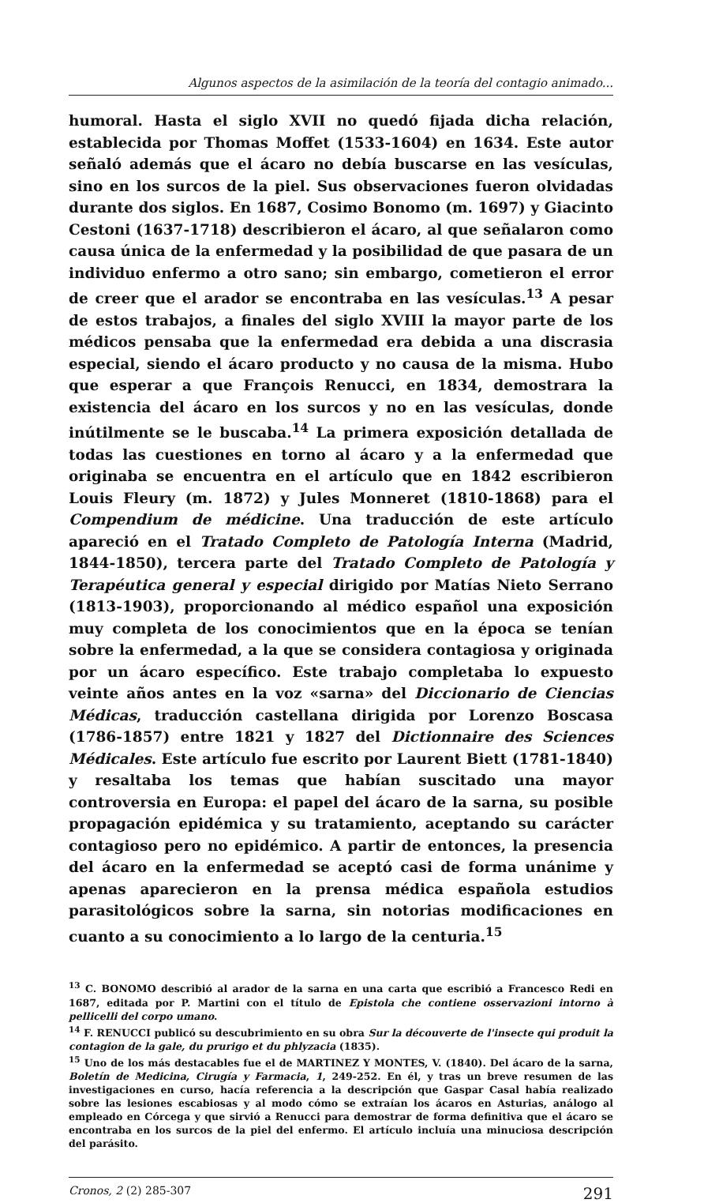Algunos aspectos de la asimilación de la teoría del contagio animado...
humoral. Hasta el siglo XVII no quedó fijada dicha relación, establecida por Thomas Moffet (1533-1604) en 1634. Este autor señaló además que el ácaro no debía buscarse en las vesículas, sino en los surcos de la piel. Sus observaciones fueron olvidadas durante dos siglos. En 1687, Cosimo Bonomo (m. 1697) y Giacinto Cestoni (1637-1718) describieron el ácaro, al que señalaron como causa única de la enfermedad y la posibilidad de que pasara de un individuo enfermo a otro sano; sin embargo, cometieron el error de creer que el arador se encontraba en las vesículas.<sup>13</sup> A pesar de estos trabajos, a finales del siglo XVIII la mayor parte de los médicos pensaba que la enfermedad era debida a una discrasia especial, siendo el ácaro producto y no causa de la misma. Hubo que esperar a que François Renucci, en 1834, demostrara la existencia del ácaro en los surcos y no en las vesículas, donde inútilmente se le buscaba.<sup>14</sup> La primera exposición detallada de todas las cuestiones en torno al ácaro y a la enfermedad que originaba se encuentra en el artículo que en 1842 escribieron Louis Fleury (m. 1872) y Jules Monneret (1810-1868) para el Compendium de médicine. Una traducción de este artículo apareció en el Tratado Completo de Patología Interna (Madrid, 1844-1850), tercera parte del Tratado Completo de Patología y Terapéutica general y especial dirigido por Matías Nieto Serrano (1813-1903), proporcionando al médico español una exposición muy completa de los conocimientos que en la época se tenían sobre la enfermedad, a la que se considera contagiosa y originada por un ácaro específico. Este trabajo completaba lo expuesto veinte años antes en la voz «sarna» del Diccionario de Ciencias Médicas, traducción castellana dirigida por Lorenzo Boscasa (1786-1857) entre 1821 y 1827 del Dictionnaire des Sciences Médicales. Este artículo fue escrito por Laurent Biett (1781-1840) y resaltaba los temas que habían suscitado una mayor controversia en Europa: el papel del ácaro de la sarna, su posible propagación epidémica y su tratamiento, aceptando su carácter contagioso pero no epidémico. A partir de entonces, la presencia del ácaro en la enfermedad se aceptó casi de forma unánime y apenas aparecieron en la prensa médica española estudios parasitológicos sobre la sarna, sin notorias modificaciones en cuanto a su conocimiento a lo largo de la centuria.<sup>15</sup>
<sup>13</sup> C. BONOMO describió al arador de la sarna en una carta que escribió a Francesco Redi en 1687, editada por P. Martini con el título de Epistola che contiene osservazioni intorno à pellicelli del corpo umano.
<sup>14</sup> F. RENUCCI publicó su descubrimiento en su obra Sur la découverte de l'insecte qui produit la contagion de la gale, du prurigo et du phlyzacia (1835).
<sup>15</sup> Uno de los más destacables fue el de MARTINEZ Y MONTES, V. (1840). Del ácaro de la sarna, Boletín de Medicina, Cirugía y Farmacia, 1, 249-252. En él, y tras un breve resumen de las investigaciones en curso, hacía referencia a la descripción que Gaspar Casal había realizado sobre las lesiones escabiosas y al modo cómo se extraían los ácaros en Asturias, análogo al empleado en Córcega y que sirvió a Renucci para demostrar de forma definitiva que el ácaro se encontraba en los surcos de la piel del enfermo. El artículo incluía una minuciosa descripción del parásito.
Cronos, 2 (2) 285-307 291